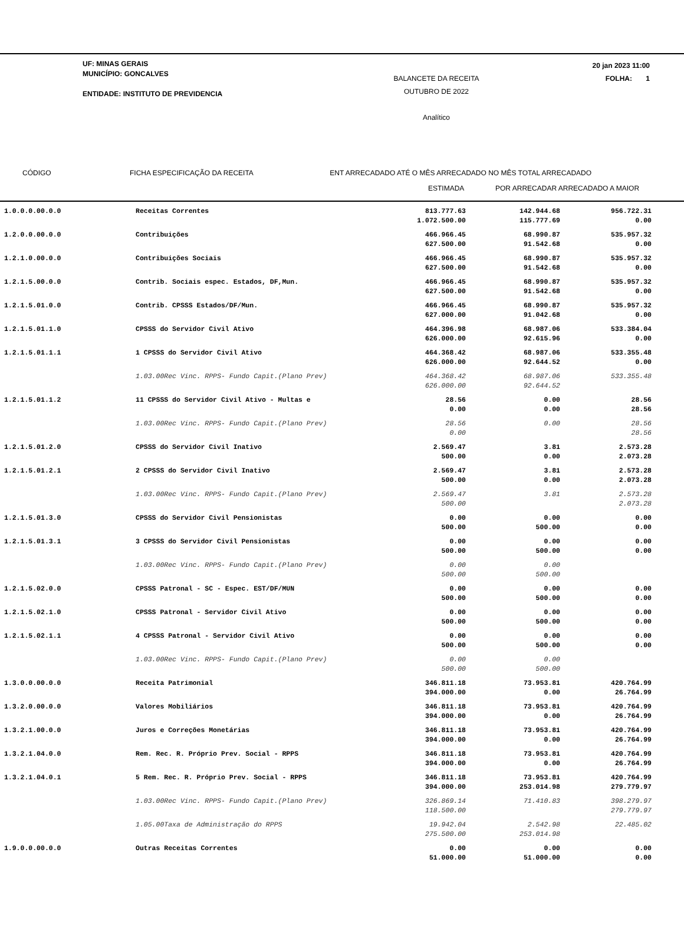UF: MINAS GERAIS
MUNICÍPIO: GONCALVES
ENTIDADE: INSTITUTO DE PREVIDENCIA
BALANCETE DA RECEITA
OUTUBRO DE 2022
Analítico
20 jan 2023 11:00
FOLHA: 1
CÓDIGO FICHA ESPECIFICAÇÃO DA RECEITA ENT ARRECADADO ATÉ O MÊS ARRECADADO NO MÊS TOTAL ARRECADADO
ESTIMADA POR ARRECADAR ARRECADADO A MAIOR
| 1.0.0.0.00.0.0 | Receitas Correntes | 813.777.63 1.072.500.00 | 142.944.68 115.777.69 | 956.722.31 0.00 | |
| 1.2.0.0.00.0.0 | Contribuições | 466.966.45 627.500.00 | 68.990.87 91.542.68 | 535.957.32 0.00 | |
| 1.2.1.0.00.0.0 | Contribuições Sociais | 466.966.45 627.500.00 | 68.990.87 91.542.68 | 535.957.32 0.00 | |
| 1.2.1.5.00.0.0 | Contrib. Sociais espec. Estados, DF,Mun. | 466.966.45 627.500.00 | 68.990.87 91.542.68 | 535.957.32 0.00 | |
| 1.2.1.5.01.0.0 | Contrib. CPSSS Estados/DF/Mun. | 466.966.45 627.000.00 | 68.990.87 91.042.68 | 535.957.32 0.00 | |
| 1.2.1.5.01.1.0 | CPSSS do Servidor Civil Ativo | 464.396.98 626.000.00 | 68.987.06 92.615.96 | 533.384.04 0.00 | |
| 1.2.1.5.01.1.1 | 1 CPSSS do Servidor Civil Ativo | 464.368.42 626.000.00 | 68.987.06 92.644.52 | 533.355.48 0.00 | |
| | 1.03.00Rec Vinc. RPPS- Fundo Capit.(Plano Prev) | 464.368.42 626.000.00 | 68.987.06 92.644.52 | 533.355.48 | |
| 1.2.1.5.01.1.2 | 11 CPSSS do Servidor Civil Ativo - Multas e | 28.56 0.00 | 0.00 0.00 | 28.56 28.56 | |
| | 1.03.00Rec Vinc. RPPS- Fundo Capit.(Plano Prev) | 28.56 0.00 | 0.00 | 28.56 28.56 | |
| 1.2.1.5.01.2.0 | CPSSS do Servidor Civil Inativo | 2.569.47 500.00 | 3.81 0.00 | 2.573.28 2.073.28 | |
| 1.2.1.5.01.2.1 | 2 CPSSS do Servidor Civil Inativo | 2.569.47 500.00 | 3.81 0.00 | 2.573.28 2.073.28 | |
| | 1.03.00Rec Vinc. RPPS- Fundo Capit.(Plano Prev) | 2.569.47 500.00 | 3.81 | 2.573.28 2.073.28 | |
| 1.2.1.5.01.3.0 | CPSSS do Servidor Civil Pensionistas | 0.00 500.00 | 0.00 500.00 | 0.00 0.00 | |
| 1.2.1.5.01.3.1 | 3 CPSSS do Servidor Civil Pensionistas | 0.00 500.00 | 0.00 500.00 | 0.00 0.00 | |
| | 1.03.00Rec Vinc. RPPS- Fundo Capit.(Plano Prev) | 0.00 500.00 | 0.00 500.00 | | |
| 1.2.1.5.02.0.0 | CPSSS Patronal - SC - Espec. EST/DF/MUN | 0.00 500.00 | 0.00 500.00 | 0.00 0.00 | |
| 1.2.1.5.02.1.0 | CPSSS Patronal - Servidor Civil Ativo | 0.00 500.00 | 0.00 500.00 | 0.00 0.00 | |
| 1.2.1.5.02.1.1 | 4 CPSSS Patronal - Servidor Civil Ativo | 0.00 500.00 | 0.00 500.00 | 0.00 0.00 | |
| | 1.03.00Rec Vinc. RPPS- Fundo Capit.(Plano Prev) | 0.00 500.00 | 0.00 500.00 | | |
| 1.3.0.0.00.0.0 | Receita Patrimonial | 346.811.18 394.000.00 | 73.953.81 0.00 | 420.764.99 26.764.99 | |
| 1.3.2.0.00.0.0 | Valores Mobiliários | 346.811.18 394.000.00 | 73.953.81 0.00 | 420.764.99 26.764.99 | |
| 1.3.2.1.00.0.0 | Juros e Correções Monetárias | 346.811.18 394.000.00 | 73.953.81 0.00 | 420.764.99 26.764.99 | |
| 1.3.2.1.04.0.0 | Rem. Rec. R. Próprio Prev. Social - RPPS | 346.811.18 394.000.00 | 73.953.81 0.00 | 420.764.99 26.764.99 | |
| 1.3.2.1.04.0.1 | 5 Rem. Rec. R. Próprio Prev. Social - RPPS | 346.811.18 394.000.00 | 73.953.81 253.014.98 | 420.764.99 279.779.97 | |
| | 1.03.00Rec Vinc. RPPS- Fundo Capit.(Plano Prev) | 326.869.14 118.500.00 | 71.410.83 | 398.279.97 279.779.97 | |
| | 1.05.00Taxa de Administração do RPPS | 19.942.04 275.500.00 | 2.542.98 253.014.98 | 22.485.02 | |
| 1.9.0.0.00.0.0 | Outras Receitas Correntes | 0.00 51.000.00 | 0.00 51.000.00 | 0.00 0.00 | |